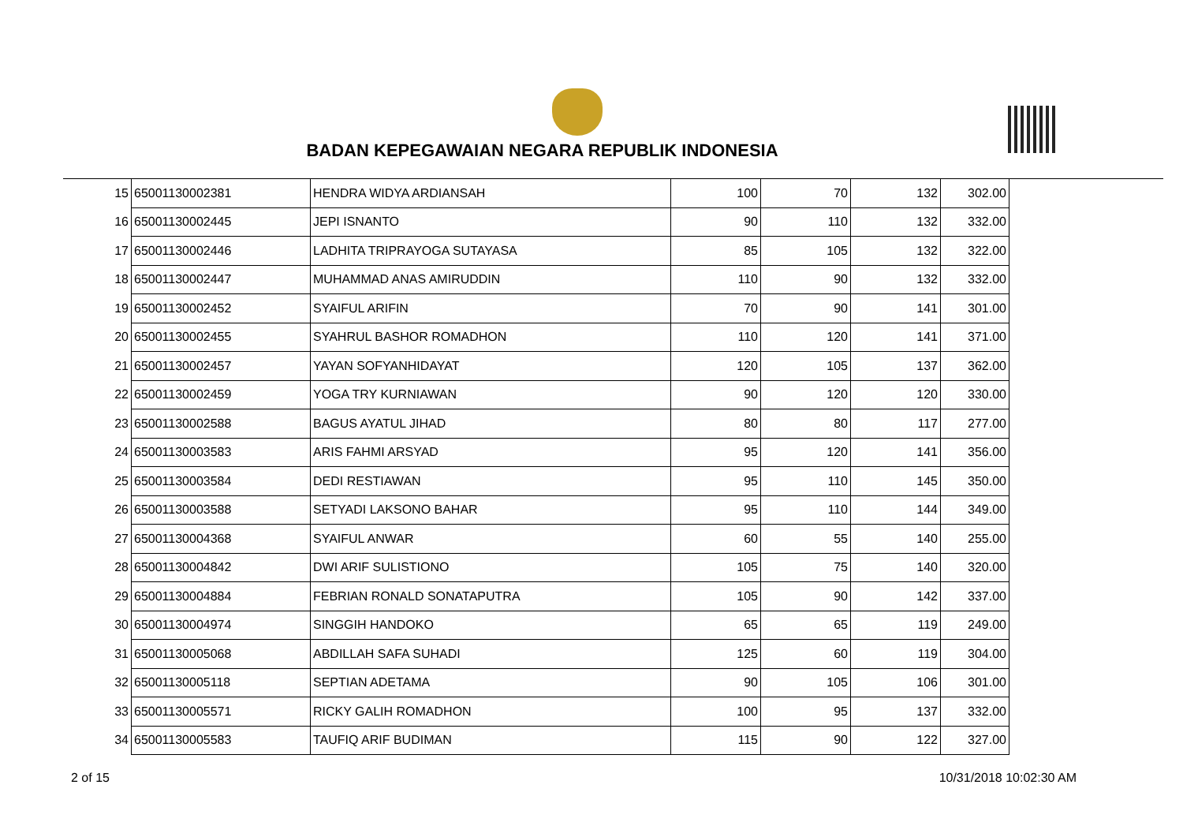BADAN KEPEGAWAIAN NEGARA REPUBLIK INDONESIA
| 15 | 65001130002381 | HENDRA WIDYA ARDIANSAH | 100 | 70 | 132 | 302.00 |
| 16 | 65001130002445 | JEPI ISNANTO | 90 | 110 | 132 | 332.00 |
| 17 | 65001130002446 | LADHITA TRIPRAYOGA SUTAYASA | 85 | 105 | 132 | 322.00 |
| 18 | 65001130002447 | MUHAMMAD ANAS AMIRUDDIN | 110 | 90 | 132 | 332.00 |
| 19 | 65001130002452 | SYAIFUL ARIFIN | 70 | 90 | 141 | 301.00 |
| 20 | 65001130002455 | SYAHRUL BASHOR ROMADHON | 110 | 120 | 141 | 371.00 |
| 21 | 65001130002457 | YAYAN SOFYANHIDAYAT | 120 | 105 | 137 | 362.00 |
| 22 | 65001130002459 | YOGA TRY KURNIAWAN | 90 | 120 | 120 | 330.00 |
| 23 | 65001130002588 | BAGUS AYATUL JIHAD | 80 | 80 | 117 | 277.00 |
| 24 | 65001130003583 | ARIS FAHMI ARSYAD | 95 | 120 | 141 | 356.00 |
| 25 | 65001130003584 | DEDI RESTIAWAN | 95 | 110 | 145 | 350.00 |
| 26 | 65001130003588 | SETYADI LAKSONO BAHAR | 95 | 110 | 144 | 349.00 |
| 27 | 65001130004368 | SYAIFUL ANWAR | 60 | 55 | 140 | 255.00 |
| 28 | 65001130004842 | DWI ARIF SULISTIONO | 105 | 75 | 140 | 320.00 |
| 29 | 65001130004884 | FEBRIAN RONALD SONATAPUTRA | 105 | 90 | 142 | 337.00 |
| 30 | 65001130004974 | SINGGIH HANDOKO | 65 | 65 | 119 | 249.00 |
| 31 | 65001130005068 | ABDILLAH SAFA SUHADI | 125 | 60 | 119 | 304.00 |
| 32 | 65001130005118 | SEPTIAN ADETAMA | 90 | 105 | 106 | 301.00 |
| 33 | 65001130005571 | RICKY GALIH ROMADHON | 100 | 95 | 137 | 332.00 |
| 34 | 65001130005583 | TAUFIQ ARIF BUDIMAN | 115 | 90 | 122 | 327.00 |
2 of 15 10/31/2018 10:02:30 AM